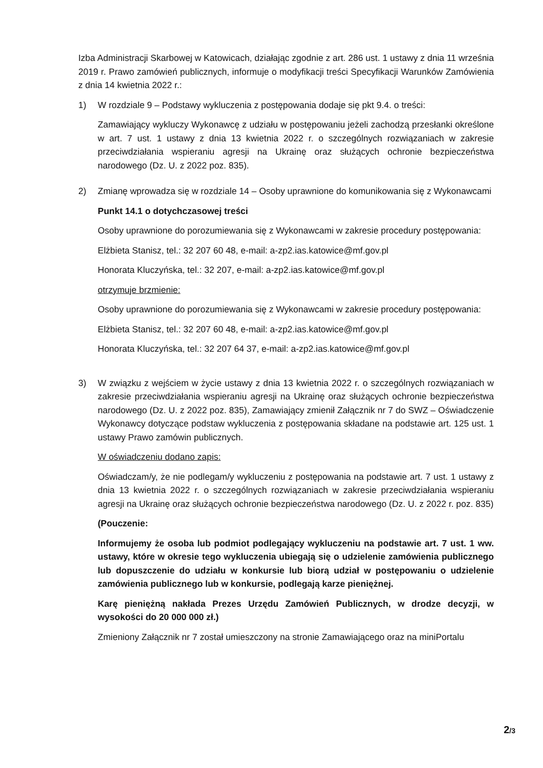Izba Administracji Skarbowej w Katowicach, działając zgodnie z art. 286 ust. 1 ustawy z dnia 11 września 2019 r. Prawo zamówień publicznych, informuje o modyfikacji treści Specyfikacji Warunków Zamówienia z dnia 14 kwietnia 2022 r.:
1) W rozdziale 9 – Podstawy wykluczenia z postępowania dodaje się pkt 9.4. o treści:
Zamawiający wykluczy Wykonawcę z udziału w postępowaniu jeżeli zachodzą przesłanki określone w art. 7 ust. 1 ustawy z dnia 13 kwietnia 2022 r. o szczególnych rozwiązaniach w zakresie przeciwdziałania wspieraniu agresji na Ukrainę oraz służących ochronie bezpieczeństwa narodowego (Dz. U. z 2022 poz. 835).
2) Zmianę wprowadza się w rozdziale 14 – Osoby uprawnione do komunikowania się z Wykonawcami
Punkt 14.1 o dotychczasowej treści
Osoby uprawnione do porozumiewania się z Wykonawcami w zakresie procedury postępowania:
Elżbieta Stanisz, tel.: 32 207 60 48, e-mail: a-zp2.ias.katowice@mf.gov.pl
Honorata Kluczyńska, tel.: 32 207, e-mail: a-zp2.ias.katowice@mf.gov.pl
otrzymuje brzmienie:
Osoby uprawnione do porozumiewania się z Wykonawcami w zakresie procedury postępowania:
Elżbieta Stanisz, tel.: 32 207 60 48, e-mail: a-zp2.ias.katowice@mf.gov.pl
Honorata Kluczyńska, tel.: 32 207 64 37, e-mail: a-zp2.ias.katowice@mf.gov.pl
3) W związku z wejściem w życie ustawy z dnia 13 kwietnia 2022 r. o szczególnych rozwiązaniach w zakresie przeciwdziałania wspieraniu agresji na Ukrainę oraz służących ochronie bezpieczeństwa narodowego (Dz. U. z 2022 poz. 835), Zamawiający zmienił Załącznik nr 7 do SWZ – Oświadczenie Wykonawcy dotyczące podstaw wykluczenia z postępowania składane na podstawie art. 125 ust. 1 ustawy Prawo zamówin publicznych.
W oświadczeniu dodano zapis:
Oświadczam/y, że nie podlegam/y wykluczeniu z postępowania na podstawie art. 7 ust. 1 ustawy z dnia 13 kwietnia 2022 r. o szczególnych rozwiązaniach w zakresie przeciwdziałania wspieraniu agresji na Ukrainę oraz służących ochronie bezpieczeństwa narodowego (Dz. U. z 2022 r. poz. 835)
(Pouczenie:
Informujemy że osoba lub podmiot podlegający wykluczeniu na podstawie art. 7 ust. 1 ww. ustawy, które w okresie tego wykluczenia ubiegają się o udzielenie zamówienia publicznego lub dopuszczenie do udziału w konkursie lub biorą udział w postępowaniu o udzielenie zamówienia publicznego lub w konkursie, podlegają karze pieniężnej.
Karę pieniężną nakłada Prezes Urzędu Zamówień Publicznych, w drodze decyzji, w wysokości do 20 000 000 zł.)
Zmieniony Załącznik nr 7 został umieszczony na stronie Zamawiającego oraz na miniPortalu
2/3